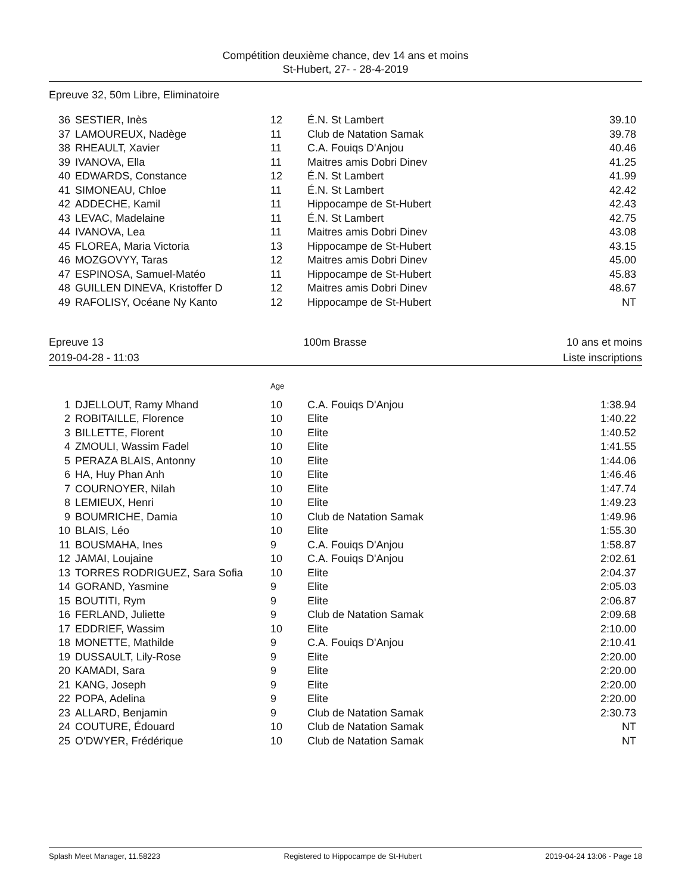Compétition deuxième chance, dev 14 ans et moins
St-Hubert, 27- - 28-4-2019
Epreuve 32, 50m Libre, Eliminatoire
| 36 | SESTIER, Inès | 12 | É.N. St Lambert | 39.10 |
| 37 | LAMOUREUX, Nadège | 11 | Club de Natation Samak | 39.78 |
| 38 | RHEAULT, Xavier | 11 | C.A. Fouiqs D'Anjou | 40.46 |
| 39 | IVANOVA, Ella | 11 | Maitres amis Dobri Dinev | 41.25 |
| 40 | EDWARDS, Constance | 12 | É.N. St Lambert | 41.99 |
| 41 | SIMONEAU, Chloe | 11 | É.N. St Lambert | 42.42 |
| 42 | ADDECHE, Kamil | 11 | Hippocampe de St-Hubert | 42.43 |
| 43 | LEVAC, Madelaine | 11 | É.N. St Lambert | 42.75 |
| 44 | IVANOVA, Lea | 11 | Maitres amis Dobri Dinev | 43.08 |
| 45 | FLOREA, Maria Victoria | 13 | Hippocampe de St-Hubert | 43.15 |
| 46 | MOZGOVYY, Taras | 12 | Maitres amis Dobri Dinev | 45.00 |
| 47 | ESPINOSA, Samuel-Matéo | 11 | Hippocampe de St-Hubert | 45.83 |
| 48 | GUILLEN DINEVA, Kristoffer D | 12 | Maitres amis Dobri Dinev | 48.67 |
| 49 | RAFOLISY, Océane Ny Kanto | 12 | Hippocampe de St-Hubert | NT |
Epreuve 13 100m Brasse 10 ans et moins
2019-04-28 - 11:03 Liste inscriptions
| | | Age | | |
| 1 | DJELLOUT, Ramy Mhand | 10 | C.A. Fouiqs D'Anjou | 1:38.94 |
| 2 | ROBITAILLE, Florence | 10 | Elite | 1:40.22 |
| 3 | BILLETTE, Florent | 10 | Elite | 1:40.52 |
| 4 | ZMOULI, Wassim Fadel | 10 | Elite | 1:41.55 |
| 5 | PERAZA BLAIS, Antonny | 10 | Elite | 1:44.06 |
| 6 | HA, Huy Phan Anh | 10 | Elite | 1:46.46 |
| 7 | COURNOYER, Nilah | 10 | Elite | 1:47.74 |
| 8 | LEMIEUX, Henri | 10 | Elite | 1:49.23 |
| 9 | BOUMRICHE, Damia | 10 | Club de Natation Samak | 1:49.96 |
| 10 | BLAIS, Léo | 10 | Elite | 1:55.30 |
| 11 | BOUSMAHA, Ines | 9 | C.A. Fouiqs D'Anjou | 1:58.87 |
| 12 | JAMAI, Loujaine | 10 | C.A. Fouiqs D'Anjou | 2:02.61 |
| 13 | TORRES RODRIGUEZ, Sara Sofia | 10 | Elite | 2:04.37 |
| 14 | GORAND, Yasmine | 9 | Elite | 2:05.03 |
| 15 | BOUTITI, Rym | 9 | Elite | 2:06.87 |
| 16 | FERLAND, Juliette | 9 | Club de Natation Samak | 2:09.68 |
| 17 | EDDRIEF, Wassim | 10 | Elite | 2:10.00 |
| 18 | MONETTE, Mathilde | 9 | C.A. Fouiqs D'Anjou | 2:10.41 |
| 19 | DUSSAULT, Lily-Rose | 9 | Elite | 2:20.00 |
| 20 | KAMADI, Sara | 9 | Elite | 2:20.00 |
| 21 | KANG, Joseph | 9 | Elite | 2:20.00 |
| 22 | POPA, Adelina | 9 | Elite | 2:20.00 |
| 23 | ALLARD, Benjamin | 9 | Club de Natation Samak | 2:30.73 |
| 24 | COUTURE, Édouard | 10 | Club de Natation Samak | NT |
| 25 | O'DWYER, Frédérique | 10 | Club de Natation Samak | NT |
Splash Meet Manager, 11.58223 Registered to Hippocampe de St-Hubert 2019-04-24 13:06 - Page 18